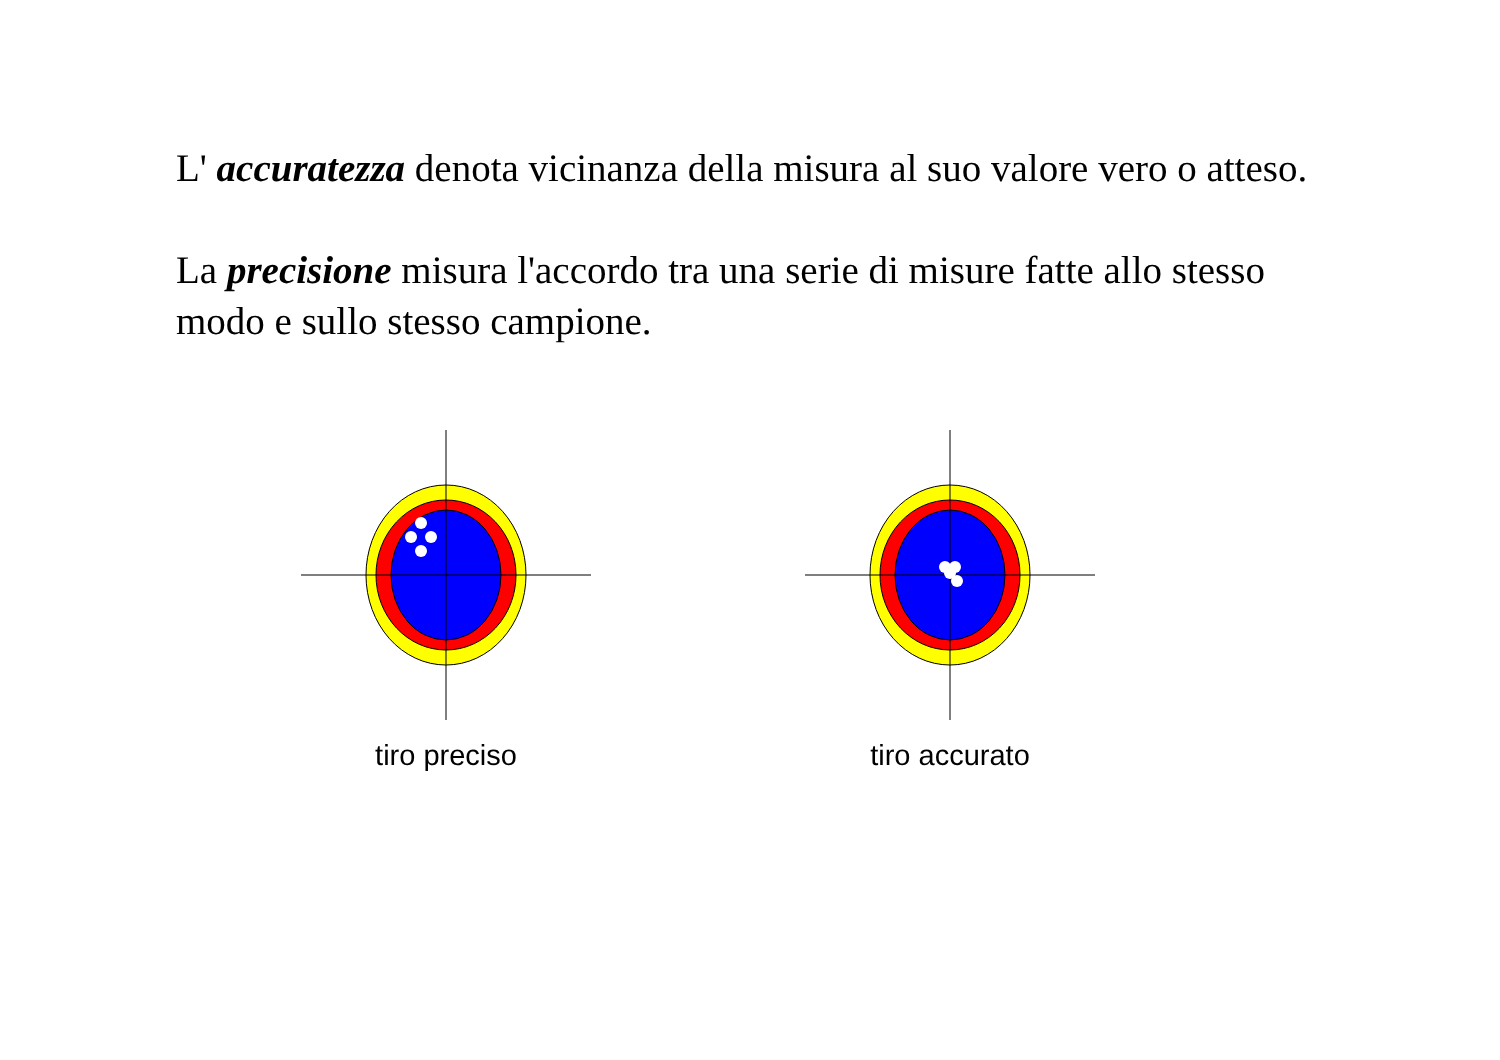L' accuratezza denota vicinanza della misura al suo valore vero o atteso.
La precisione misura l'accordo tra una serie di misure fatte allo stesso modo e sullo stesso campione.
tiro preciso tiro accurato